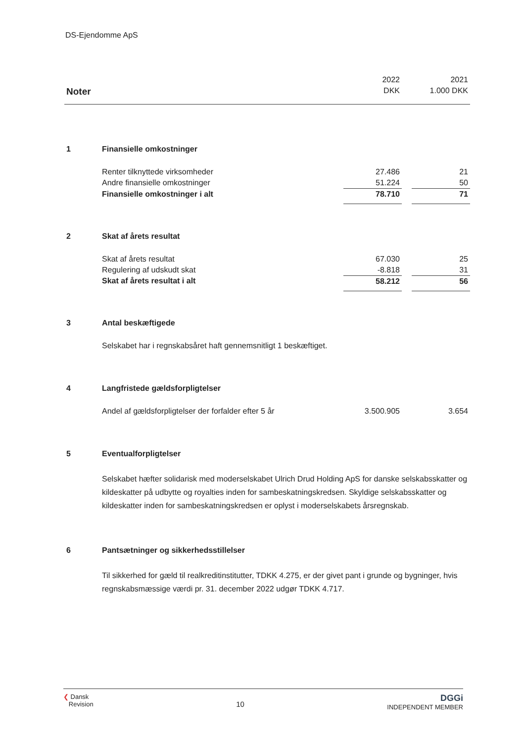DS-Ejendomme ApS
| | | 2022 | | 2021 |
| Noter | | DKK | | 1.000 DKK |
| 1 | Finansielle omkostninger | | | |
| | Renter tilknyttede virksomheder | 27.486 | | 21 |
| | Andre finansielle omkostninger | 51.224 | | 50 |
| | Finansielle omkostninger i alt | 78.710 | | 71 |
| 2 | Skat af årets resultat | | | |
| | Skat af årets resultat | 67.030 | | 25 |
| | Regulering af udskudt skat | -8.818 | | 31 |
| | Skat af årets resultat i alt | 58.212 | | 56 |
| 3 | Antal beskæftigede | | | |
| | Selskabet har i regnskabsåret haft gennemsnitligt 1 beskæftiget. | | | |
| 4 | Langfristede gældsforpligtelser | | | |
| | Andel af gældsforpligtelser der forfalder efter 5 år | 3.500.905 | | 3.654 |
| 5 | Eventualforpligtelser | | | |
| | Selskabet hæfter solidarisk med moderselskabet Ulrich Drud Holding ApS for danske selskabsskatter og kildeskatter på udbytte og royalties inden for sambeskatningskredsen. Skyldige selskabsskatter og kildeskatter inden for sambeskatningskredsen er oplyst i moderselskabets årsregnskab. | | | |
| 6 | Pantsætninger og sikkerhedsstillelser | | | |
| | Til sikkerhed for gæld til realkreditinstitutter, TDKK 4.275, er der givet pant i grunde og bygninger, hvis regnskabsmæssige værdi pr. 31. december 2022 udgør TDKK 4.717. | | | |
❮ Dansk
Revision
10
DGGi
INDEPENDENT MEMBER